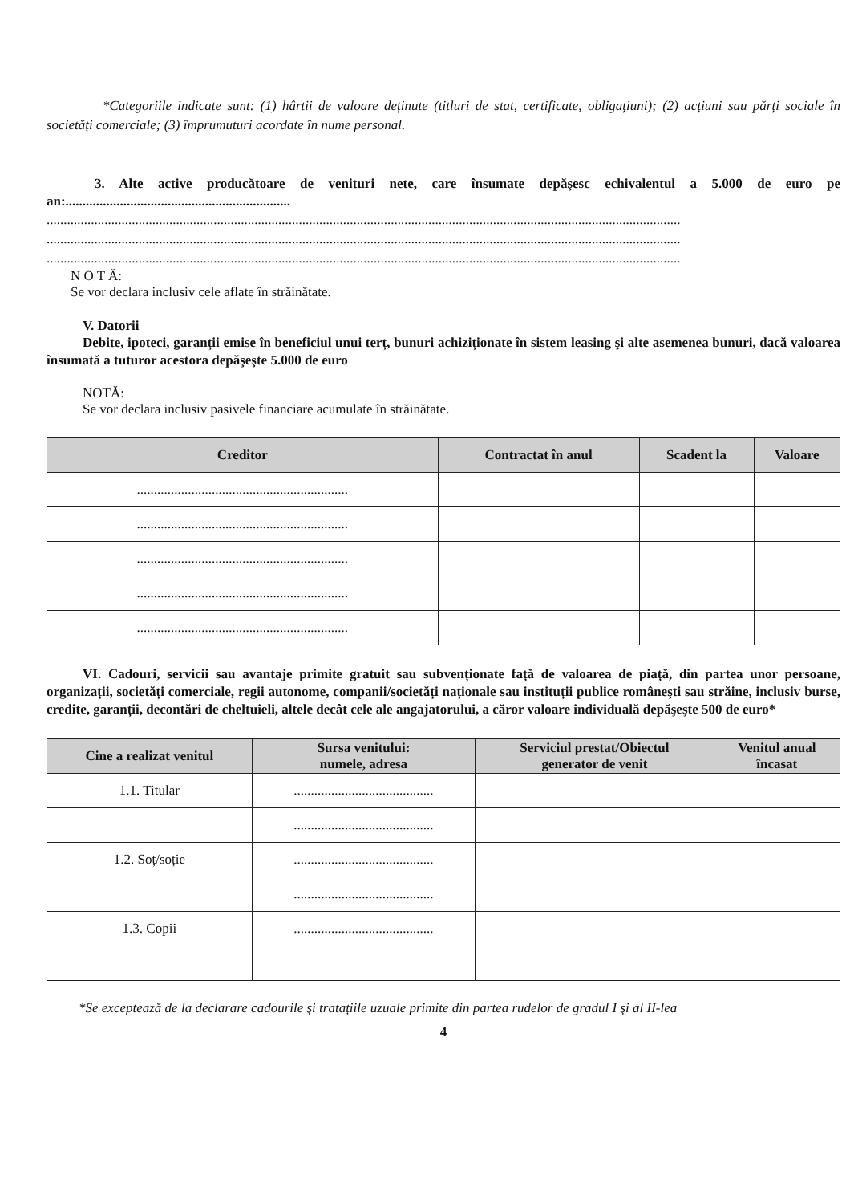*Categoriile indicate sunt: (1) hârtii de valoare deținute (titluri de stat, certificate, obligațiuni); (2) acțiuni sau părți sociale în societăți comerciale; (3) împrumuturi acordate în nume personal.
3. Alte active producătoare de venituri nete, care însumate depăşesc echivalentul a 5.000 de euro pe an:..................................................................
..........................................................................................................................................................................................
..........................................................................................................................................................................................
..........................................................................................................................................................................................
N O T Ă:
Se vor declara inclusiv cele aflate în străinătate.
V. Datorii
Debite, ipoteci, garanții emise în beneficiul unui terț, bunuri achiziționate în sistem leasing şi alte asemenea bunuri, dacă valoarea însumată a tuturor acestora depăşeşte 5.000 de euro
NOTĂ:
Se vor declara inclusiv pasivele financiare acumulate în străinătate.
| Creditor | Contractat în anul | Scadent la | Valoare |
| --- | --- | --- | --- |
| .............................................................. | | | |
| .............................................................. | | | |
| .............................................................. | | | |
| .............................................................. | | | |
| .............................................................. | | | |
VI. Cadouri, servicii sau avantaje primite gratuit sau subvenționate față de valoarea de piață, din partea unor persoane, organizații, societăți comerciale, regii autonome, companii/societăți naționale sau instituții publice româneşti sau străine, inclusiv burse, credite, garanții, decontări de cheltuieli, altele decât cele ale angajatorului, a căror valoare individuală depăşeşte 500 de euro*
| Cine a realizat venitul | Sursa venitului: numele, adresa | Serviciul prestat/Obiectul generator de venit | Venitul anual încasat |
| --- | --- | --- | --- |
| 1.1. Titular | ......................................... | | |
| | ......................................... | | |
| 1.2. Soț/soție | ......................................... | | |
| | ......................................... | | |
| 1.3. Copii | ......................................... | | |
*Se exceptează de la declarare cadourile şi tratațiile uzuale primite din partea rudelor de gradul I şi al II-lea
4